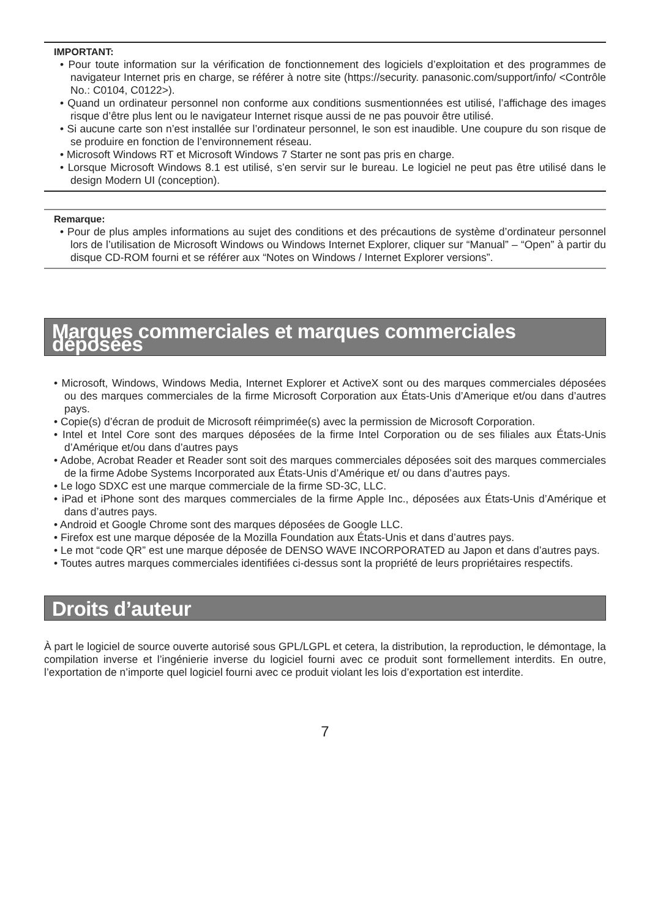IMPORTANT:
• Pour toute information sur la vérification de fonctionnement des logiciels d’exploitation et des programmes de navigateur Internet pris en charge, se référer à notre site (https://security. panasonic.com/support/info/ <Contrôle No.: C0104, C0122>).
• Quand un ordinateur personnel non conforme aux conditions susmentionnées est utilisé, l’affichage des images risque d’être plus lent ou le navigateur Internet risque aussi de ne pas pouvoir être utilisé.
• Si aucune carte son n’est installée sur l’ordinateur personnel, le son est inaudible. Une coupure du son risque de se produire en fonction de l’environnement réseau.
• Microsoft Windows RT et Microsoft Windows 7 Starter ne sont pas pris en charge.
• Lorsque Microsoft Windows 8.1 est utilisé, s’en servir sur le bureau. Le logiciel ne peut pas être utilisé dans le design Modern UI (conception).
Remarque:
• Pour de plus amples informations au sujet des conditions et des précautions de système d’ordinateur personnel lors de l’utilisation de Microsoft Windows ou Windows Internet Explorer, cliquer sur “Manual” – “Open” à partir du disque CD-ROM fourni et se référer aux “Notes on Windows / Internet Explorer versions”.
Marques commerciales et marques commerciales déposées
• Microsoft, Windows, Windows Media, Internet Explorer et ActiveX sont ou des marques commerciales déposées ou des marques commerciales de la firme Microsoft Corporation aux États-Unis d’Amerique et/ou dans d’autres pays.
• Copie(s) d’écran de produit de Microsoft réimprimée(s) avec la permission de Microsoft Corporation.
• Intel et Intel Core sont des marques déposées de la firme Intel Corporation ou de ses filiales aux États-Unis d’Amérique et/ou dans d’autres pays
• Adobe, Acrobat Reader et Reader sont soit des marques commerciales déposées soit des marques commerciales de la firme Adobe Systems Incorporated aux États-Unis d’Amérique et/ ou dans d’autres pays.
• Le logo SDXC est une marque commerciale de la firme SD-3C, LLC.
• iPad et iPhone sont des marques commerciales de la firme Apple Inc., déposées aux États-Unis d’Amérique et dans d’autres pays.
• Android et Google Chrome sont des marques déposées de Google LLC.
• Firefox est une marque déposée de la Mozilla Foundation aux États-Unis et dans d’autres pays.
• Le mot “code QR” est une marque déposée de DENSO WAVE INCORPORATED au Japon et dans d’autres pays.
• Toutes autres marques commerciales identifiées ci-dessus sont la propriété de leurs propriétaires respectifs.
Droits d’auteur
À part le logiciel de source ouverte autorisé sous GPL/LGPL et cetera, la distribution, la reproduction, le démontage, la compilation inverse et l’ingénierie inverse du logiciel fourni avec ce produit sont formellement interdits. En outre, l’exportation de n’importe quel logiciel fourni avec ce produit violant les lois d’exportation est interdite.
7